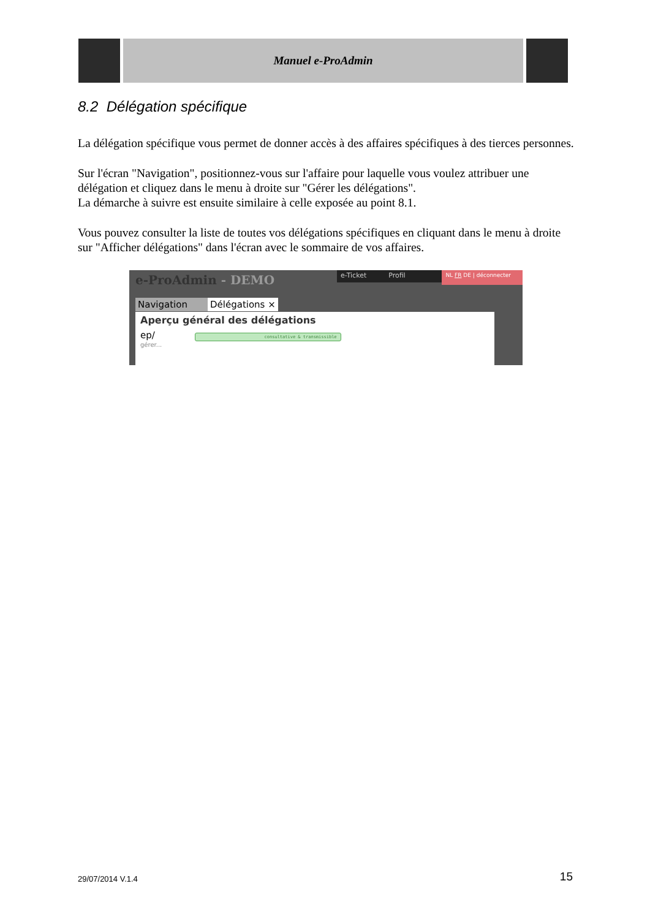Manuel e-ProAdmin
8.2 Délégation spécifique
La délégation spécifique vous permet de donner accès à des affaires spécifiques à des tierces personnes.
Sur l'écran "Navigation", positionnez-vous sur l'affaire pour laquelle vous voulez attribuer une délégation et cliquez dans le menu à droite sur "Gérer les délégations".
La démarche à suivre est ensuite similaire à celle exposée au point 8.1.
Vous pouvez consulter la liste de toutes vos délégations spécifiques en cliquant dans le menu à droite sur "Afficher délégations" dans l'écran avec le sommaire de vos affaires.
e-ProAdmin - DEMO
e-Ticket Profil
NL FR DE | déconnecter
Navigation Délégations ×
Aperçu général des délégations
ep/ consultative & transmissible
gérer...
29/07/2014 V.1.4 15